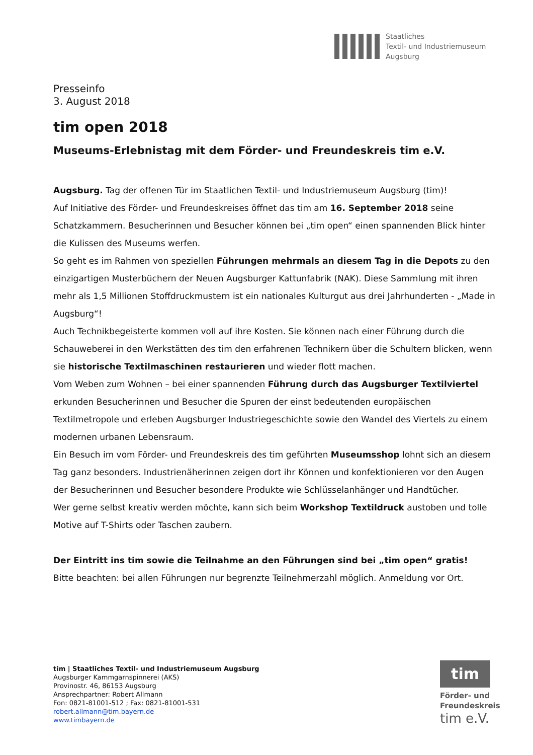Staatliches
Textil- und Industriemuseum
Augsburg
Presseinfo
3. August 2018
tim open 2018
Museums-Erlebnistag mit dem Förder- und Freundeskreis tim e.V.
Augsburg. Tag der offenen Tür im Staatlichen Textil- und Industriemuseum Augsburg (tim)!
Auf Initiative des Förder- und Freundeskreises öffnet das tim am 16. September 2018 seine Schatzkammern. Besucherinnen und Besucher können bei „tim open“ einen spannenden Blick hinter die Kulissen des Museums werfen.
So geht es im Rahmen von speziellen Führungen mehrmals an diesem Tag in die Depots zu den einzigartigen Musterbüchern der Neuen Augsburger Kattunfabrik (NAK). Diese Sammlung mit ihren mehr als 1,5 Millionen Stoffdruckmustern ist ein nationales Kulturgut aus drei Jahrhunderten - „Made in Augsburg“!
Auch Technikbegeisterte kommen voll auf ihre Kosten. Sie können nach einer Führung durch die Schauweberei in den Werkstätten des tim den erfahrenen Technikern über die Schultern blicken, wenn sie historische Textilmaschinen restaurieren und wieder flott machen.
Vom Weben zum Wohnen – bei einer spannenden Führung durch das Augsburger Textilviertel erkunden Besucherinnen und Besucher die Spuren der einst bedeutenden europäischen Textilmetropole und erleben Augsburger Industriegeschichte sowie den Wandel des Viertels zu einem modernen urbanen Lebensraum.
Ein Besuch im vom Förder- und Freundeskreis des tim geführten Museumsshop lohnt sich an diesem Tag ganz besonders. Industrienäherinnen zeigen dort ihr Können und konfektionieren vor den Augen der Besucherinnen und Besucher besondere Produkte wie Schlüsselanhänger und Handtücher.
Wer gerne selbst kreativ werden möchte, kann sich beim Workshop Textildruck austoben und tolle Motive auf T-Shirts oder Taschen zaubern.
Der Eintritt ins tim sowie die Teilnahme an den Führungen sind bei „tim open“ gratis!
Bitte beachten: bei allen Führungen nur begrenzte Teilnehmerzahl möglich. Anmeldung vor Ort.
tim | Staatliches Textil- und Industriemuseum Augsburg
Augsburger Kammgarnspinnerei (AKS)
Provinostr. 46, 86153 Augsburg
Ansprechpartner: Robert Allmann
Fon: 0821-81001-512 ; Fax: 0821-81001-531
robert.allmann@tim.bayern.de
www.timbayern.de
tim
Förder- und
Freundeskreis
tim e.V.